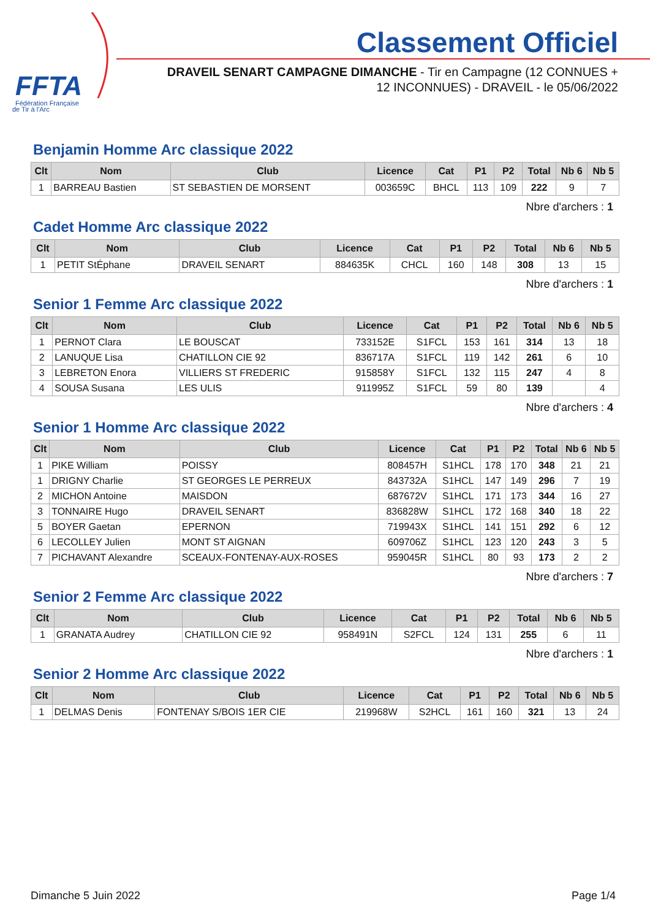FFTA
Fédération Française
de Tir à l'Arc
Classement Officiel
DRAVEIL SENART CAMPAGNE DIMANCHE - Tir en Campagne (12 CONNUES +
12 INCONNUES) - DRAVEIL - le 05/06/2022
Benjamin Homme Arc classique 2022
| Clt | Nom | Club | Licence | Cat | P1 | P2 | Total | Nb 6 | Nb 5 |
| --- | --- | --- | --- | --- | --- | --- | --- | --- | --- |
| 1 | BARREAU Bastien | ST SEBASTIEN DE MORSENT | 003659C | BHCL | 113 | 109 | 222 | 9 | 7 |
Nbre d'archers : 1
Cadet Homme Arc classique 2022
| Clt | Nom | Club | Licence | Cat | P1 | P2 | Total | Nb 6 | Nb 5 |
| --- | --- | --- | --- | --- | --- | --- | --- | --- | --- |
| 1 | PETIT StÉphane | DRAVEIL SENART | 884635K | CHCL | 160 | 148 | 308 | 13 | 15 |
Nbre d'archers : 1
Senior 1 Femme Arc classique 2022
| Clt | Nom | Club | Licence | Cat | P1 | P2 | Total | Nb 6 | Nb 5 |
| --- | --- | --- | --- | --- | --- | --- | --- | --- | --- |
| 1 | PERNOT Clara | LE BOUSCAT | 733152E | S1FCL | 153 | 161 | 314 | 13 | 18 |
| 2 | LANUQUE Lisa | CHATILLON CIE 92 | 836717A | S1FCL | 119 | 142 | 261 | 6 | 10 |
| 3 | LEBRETON Enora | VILLIERS ST FREDERIC | 915858Y | S1FCL | 132 | 115 | 247 | 4 | 8 |
| 4 | SOUSA Susana | LES ULIS | 911995Z | S1FCL | 59 | 80 | 139 | | 4 |
Nbre d'archers : 4
Senior 1 Homme Arc classique 2022
| Clt | Nom | Club | Licence | Cat | P1 | P2 | Total | Nb 6 | Nb 5 |
| --- | --- | --- | --- | --- | --- | --- | --- | --- | --- |
| 1 | PIKE William | POISSY | 808457H | S1HCL | 178 | 170 | 348 | 21 | 21 |
| 1 | DRIGNY Charlie | ST GEORGES LE PERREUX | 843732A | S1HCL | 147 | 149 | 296 | 7 | 19 |
| 2 | MICHON Antoine | MAISDON | 687672V | S1HCL | 171 | 173 | 344 | 16 | 27 |
| 3 | TONNAIRE Hugo | DRAVEIL SENART | 836828W | S1HCL | 172 | 168 | 340 | 18 | 22 |
| 5 | BOYER Gaetan | EPERNON | 719943X | S1HCL | 141 | 151 | 292 | 6 | 12 |
| 6 | LECOLLEY Julien | MONT ST AIGNAN | 609706Z | S1HCL | 123 | 120 | 243 | 3 | 5 |
| 7 | PICHAVANT Alexandre | SCEAUX-FONTENAY-AUX-ROSES | 959045R | S1HCL | 80 | 93 | 173 | 2 | 2 |
Nbre d'archers : 7
Senior 2 Femme Arc classique 2022
| Clt | Nom | Club | Licence | Cat | P1 | P2 | Total | Nb 6 | Nb 5 |
| --- | --- | --- | --- | --- | --- | --- | --- | --- | --- |
| 1 | GRANATA Audrey | CHATILLON CIE 92 | 958491N | S2FCL | 124 | 131 | 255 | 6 | 11 |
Nbre d'archers : 1
Senior 2 Homme Arc classique 2022
| Clt | Nom | Club | Licence | Cat | P1 | P2 | Total | Nb 6 | Nb 5 |
| --- | --- | --- | --- | --- | --- | --- | --- | --- | --- |
| 1 | DELMAS Denis | FONTENAY S/BOIS 1ER CIE | 219968W | S2HCL | 161 | 160 | 321 | 13 | 24 |
Dimanche 5 Juin 2022 Page 1/4